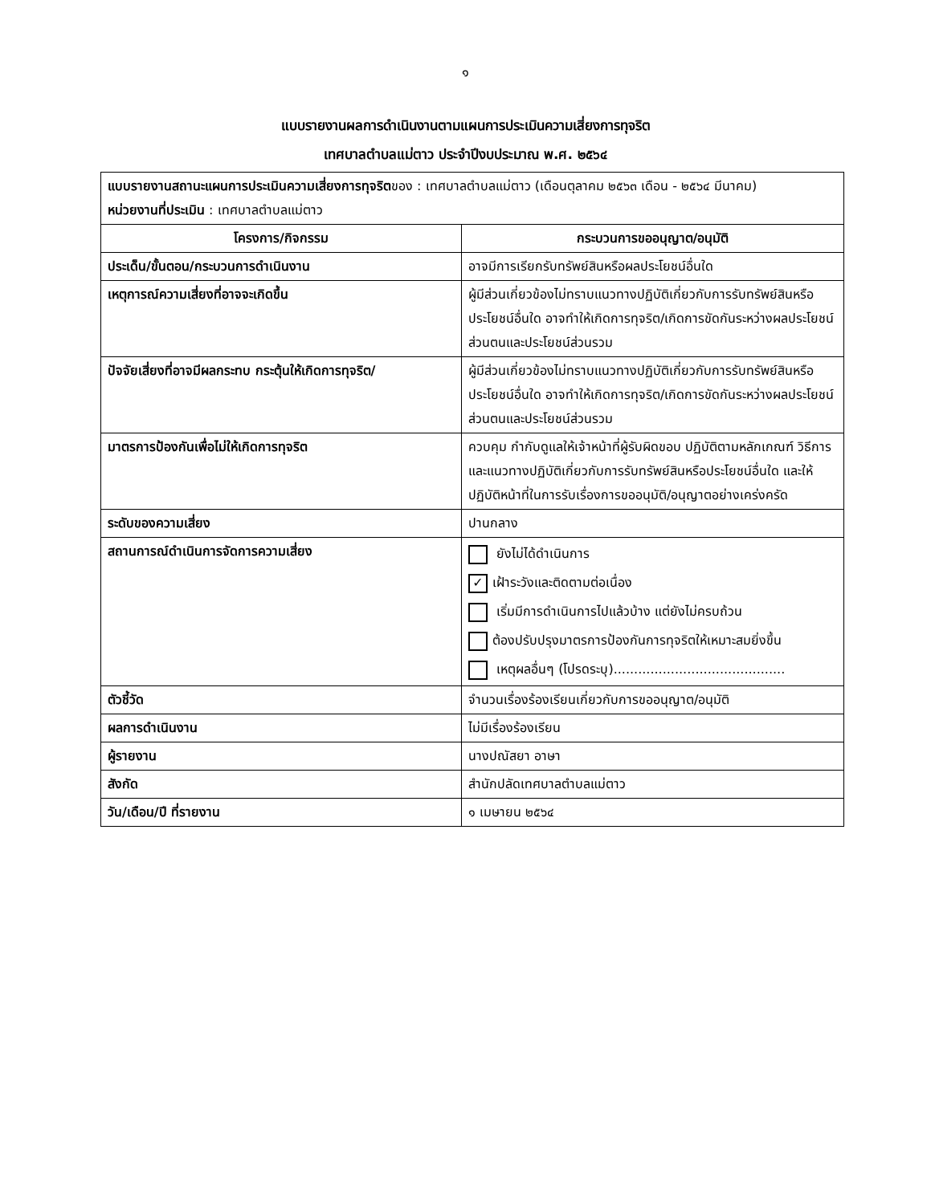๑
แบบรายงานผลการดำเนินงานตามแผนการประเมินความเสี่ยงการทุจริต
เทศบาลตำบลแม่ตาว ประจำปีงบประมาณ พ.ศ. ๒๕๖๔
| แบบรายงานสถานะแผนการประเมินความเสี่ยงการทุจริต ของ : เทศบาลตำบลแม่ตาว (เดือนตุลาคม ๒๕๖๓ เดือน - ๒๕๖๔ มีนาคม) หน่วยงานที่ประเมิน : เทศบาลตำบลแม่ตาว | |
| โครงการ/กิจกรรม | กระบวนการขออนุญาต/อนุมัติ |
| ประเด็น/ขั้นตอน/กระบวนการดำเนินงาน | อาจมีการเรียกรับทรัพย์สินหรือผลประโยชน์อื่นใด |
| เหตุการณ์ความเสี่ยงที่อาจจะเกิดขึ้น | ผู้มีส่วนเกี่ยวข้องไม่ทราบแนวทางปฏิบัติเกี่ยวกับการรับทรัพย์สินหรือประโยชน์อื่นใด อาจทำให้เกิดการทุจริต/เกิดการขัดกันระหว่างผลประโยชน์ส่วนตนและประโยชน์ส่วนรวม |
| ปัจจัยเสี่ยงที่อาจมีผลกระทบ กระตุ้นให้เกิดการทุจริต/ | ผู้มีส่วนเกี่ยวข้องไม่ทราบแนวทางปฏิบัติเกี่ยวกับการรับทรัพย์สินหรือประโยชน์อื่นใด อาจทำให้เกิดการทุจริต/เกิดการขัดกันระหว่างผลประโยชน์ส่วนตนและประโยชน์ส่วนรวม |
| มาตรการป้องกันเพื่อไม่ให้เกิดการทุจริต | ควบคุม กำกับดูแลให้เจ้าหน้าที่ผู้รับผิดขอบ ปฏิบัติตามหลักเกณฑ์ วิธีการ และแนวทางปฏิบัติเกี่ยวกับการรับทรัพย์สินหรือประโยชน์อื่นใด และให้ปฏิบัติหน้าที่ในการรับเรื่องการขออนุมัติ/อนุญาตอย่างเคร่งครัด |
| ระดับของความเสี่ยง | ปานกลาง |
| สถานการณ์ดำเนินการจัดการความเสี่ยง | ยังไม่ได้ดำเนินการ ✓ เฝ้าระวังและติดตามต่อเนื่อง เริ่มมีการดำเนินการไปแล้วบ้าง แต่ยังไม่ครบถ้วน ต้องปรับปรุงมาตรการป้องกันการทุจริตให้เหมาะสมยิ่งขึ้น เหตุผลอื่นๆ (โปรดระบุ).......................................... |
| ตัวชี้วัด | จำนวนเรื่องร้องเรียนเกี่ยวกับการขออนุญาต/อนุมัติ |
| ผลการดำเนินงาน | ไม่มีเรื่องร้องเรียน |
| ผู้รายงาน | นางปณัสยา อาษา |
| สังกัด | สำนักปลัดเทศบาลตำบลแม่ตาว |
| วัน/เดือน/ปี ที่รายงาน | ๑ เมษายน ๒๕๖๔ |